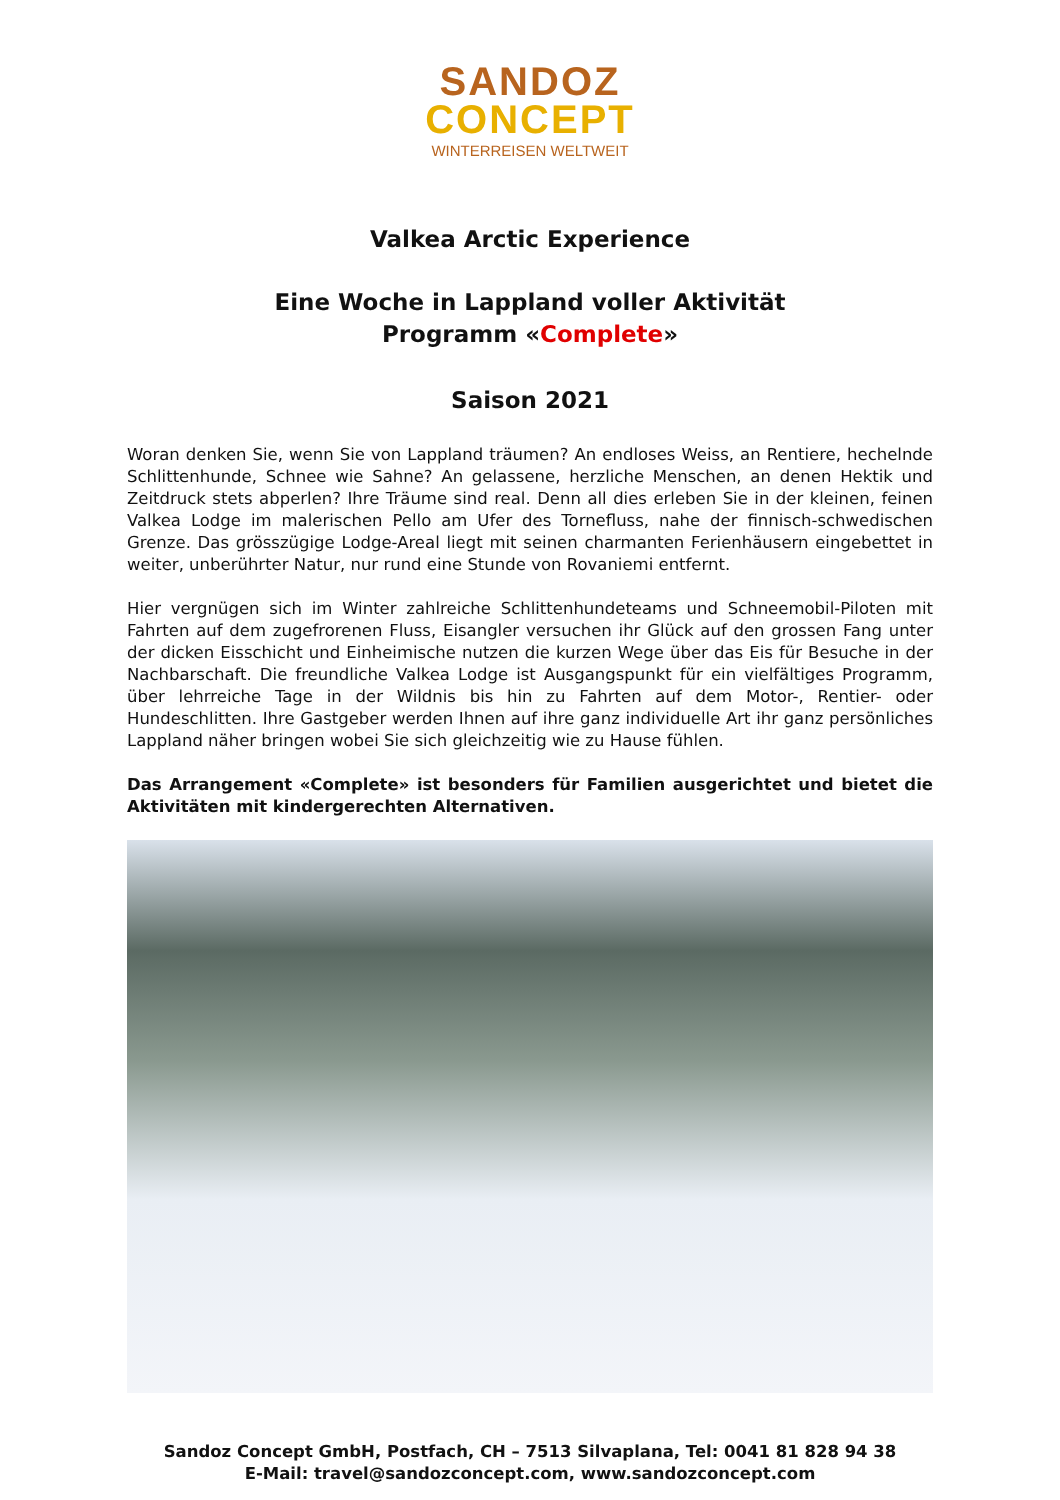SANDOZ
CONCEPT
WINTERREISEN WELTWEIT
Valkea Arctic Experience
Eine Woche in Lappland voller Aktivität
Programm «Complete»
Saison 2021
Woran denken Sie, wenn Sie von Lappland träumen? An endloses Weiss, an Rentiere, hechelnde Schlittenhunde, Schnee wie Sahne? An gelassene, herzliche Menschen, an denen Hektik und Zeitdruck stets abperlen? Ihre Träume sind real. Denn all dies erleben Sie in der kleinen, feinen Valkea Lodge im malerischen Pello am Ufer des Tornefluss, nahe der finnisch-schwedischen Grenze. Das grösszügige Lodge-Areal liegt mit seinen charmanten Ferienhäusern eingebettet in weiter, unberührter Natur, nur rund eine Stunde von Rovaniemi entfernt.
Hier vergnügen sich im Winter zahlreiche Schlittenhundeteams und Schneemobil-Piloten mit Fahrten auf dem zugefrorenen Fluss, Eisangler versuchen ihr Glück auf den grossen Fang unter der dicken Eisschicht und Einheimische nutzen die kurzen Wege über das Eis für Besuche in der Nachbarschaft. Die freundliche Valkea Lodge ist Ausgangspunkt für ein vielfältiges Programm, über lehrreiche Tage in der Wildnis bis hin zu Fahrten auf dem Motor-, Rentier- oder Hundeschlitten. Ihre Gastgeber werden Ihnen auf ihre ganz individuelle Art ihr ganz persönliches Lappland näher bringen wobei Sie sich gleichzeitig wie zu Hause fühlen.
Das Arrangement «Complete» ist besonders für Familien ausgerichtet und bietet die Aktivitäten mit kindergerechten Alternativen.
Sandoz Concept GmbH, Postfach, CH – 7513 Silvaplana, Tel: 0041 81 828 94 38
E-Mail: travel@sandozconcept.com, www.sandozconcept.com